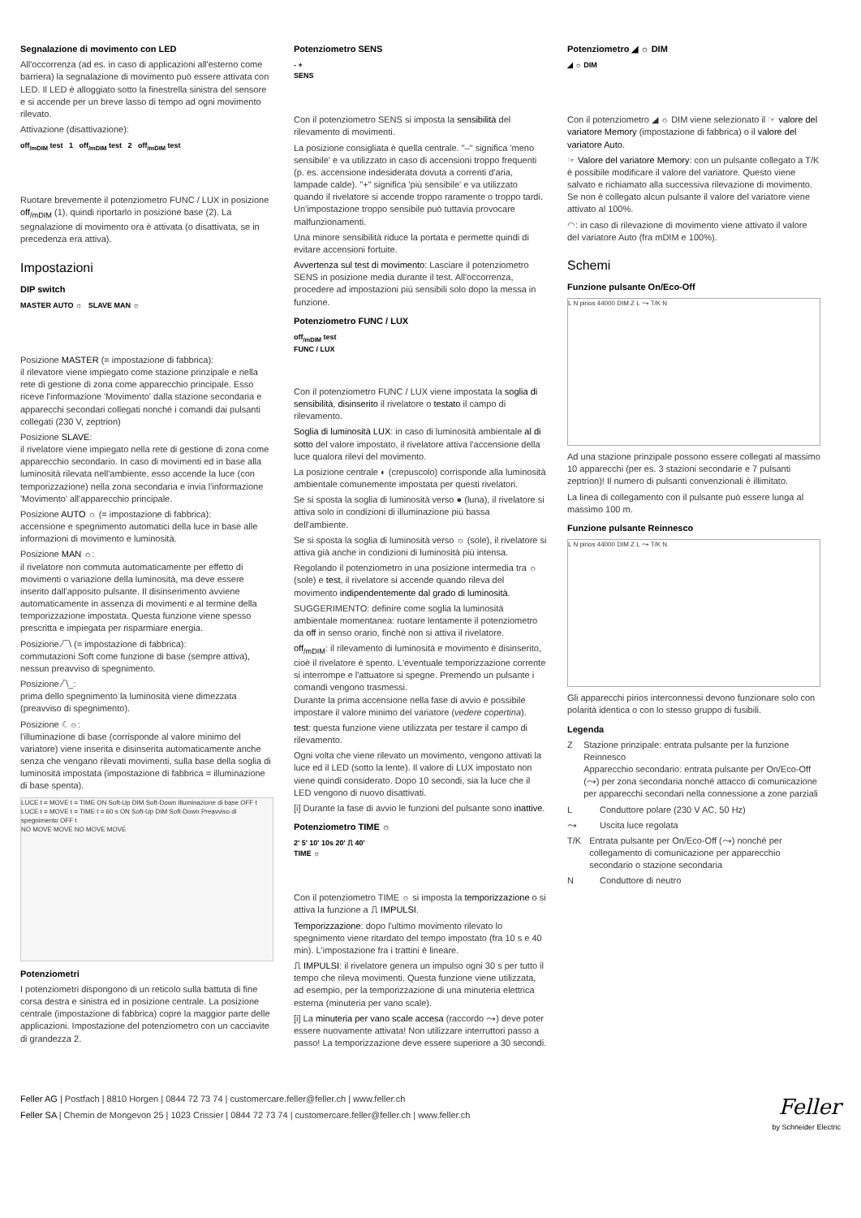Segnalazione di movimento con LED
All'occorrenza (ad es. in caso di applicazioni all'esterno come barriera) la segnalazione di movimento può essere attivata con LED. Il LED è alloggiato sotto la finestrella sinistra del sensore e si accende per un breve lasso di tempo ad ogni movimento rilevato.
Attivazione (disattivazione):
off<sub>/mDIM</sub> test 1 off<sub>/mDIM</sub> test 2 off<sub>/mDIM</sub> test
Ruotare brevemente il potenziometro FUNC / LUX in posizione off<sub>/mDIM</sub> (1), quindi riportarlo in posizione base (2). La segnalazione di movimento ora è attivata (o disattivata, se in precedenza era attiva).
Impostazioni
DIP switch
MASTER AUTO ☼ SLAVE MAN ☼
Posizione MASTER (= impostazione di fabbrica):
il rilevatore viene impiegato come stazione prinzipale e nella rete di gestione di zona come apparecchio principale. Esso riceve l'informazione 'Movimento' dalla stazione secondaria e apparecchi secondari collegati nonché i comandi dai pulsanti collegati (230 V, zeptrion)
Posizione SLAVE:
il rivelatore viene impiegato nella rete di gestione di zona come apparecchio secondario. In caso di movimenti ed in base alla luminosità rilevata nell'ambiente, esso accende la luce (con temporizzazione) nella zona secondaria e invia l'informazione 'Movimento' all'apparecchio principale.
Posizione AUTO ☼ (= impostazione di fabbrica):
accensione e spegnimento automatici della luce in base alle informazioni di movimento e luminosità.
Posizione MAN ☼:
il rivelatore non commuta automaticamente per effetto di movimenti o variazione della luminosità, ma deve essere inserito dall'apposito pulsante. Il disinserimento avviene automaticamente in assenza di movimenti e al termine della temporizzazione impostata. Questa funzione viene spesso prescritta e impiegata per risparmiare energia.
Posizione ⁄‾‾\ (= impostazione di fabbrica):
commutazioni Soft come funzione di base (sempre attiva), nessun preavviso di spegnimento.
Posizione ⁄‾\_:
prima dello spegnimento la luminosità viene dimezzata (preavviso di spegnimento).
Posizione ☾☼:
l'illuminazione di base (corrisponde al valore minimo del variatore) viene inserita e disinserita automaticamente anche senza che vengano rilevati movimenti, sulla base della soglia di luminosità impostata (impostazione di fabbrica = illuminazione di base spenta).
LUCE t = MOVE t = TIME ON Soft-Up DIM Soft-Down Illuminazione di base OFF t
LUCE t = MOVE t = TIME t = 60 s ON Soft-Up DIM Soft-Down Preavviso di spegnimento OFF t
NO MOVE MOVE NO MOVE MOVE
Potenziometri
I potenziometri dispongono di un reticolo sulla battuta di fine corsa destra e sinistra ed in posizione centrale. La posizione centrale (impostazione di fabbrica) copre la maggior parte delle applicazioni. Impostazione del potenziometro con un cacciavite di grandezza 2.
Potenziometro SENS
- +
SENS
Con il potenziometro SENS si imposta la sensibilità del rilevamento di movimenti.
La posizione consigliata è quella centrale. "–" significa 'meno sensibile' e va utilizzato in caso di accensioni troppo frequenti (p. es. accensione indesiderata dovuta a correnti d'aria, lampade calde). "+" significa 'più sensibile' e va utilizzato quando il rivelatore si accende troppo raramente o troppo tardi. Un'impostazione troppo sensibile può tuttavia provocare malfunzionamenti.
Una minore sensibilità riduce la portata e permette quindi di evitare accensioni fortuite.
Avvertenza sul test di movimento: Lasciare il potenziometro SENS in posizione media durante il test. All'occorrenza, procedere ad impostazioni più sensibili solo dopo la messa in funzione.
Potenziometro FUNC / LUX
off<sub>/mDIM</sub> test
FUNC / LUX
Con il potenziometro FUNC / LUX viene impostata la soglia di sensibilità, disinserito il rivelatore o testato il campo di rilevamento.
Soglia di luminosità LUX: in caso di luminosità ambientale al di sotto del valore impostato, il rivelatore attiva l'accensione della luce qualora rilevi del movimento.
La posizione centrale ◐ (crepuscolo) corrisponde alla luminosità ambientale comunemente impostata per questi rivelatori.
Se si sposta la soglia di luminosità verso ● (luna), il rivelatore si attiva solo in condizioni di illuminazione più bassa dell'ambiente.
Se si sposta la soglia di luminosità verso ☼ (sole), il rivelatore si attiva già anche in condizioni di luminosità più intensa.
Regolando il potenziometro in una posizione intermedia tra ☼ (sole) e test, il rivelatore si accende quando rileva del movimento indipendentemente dal grado di luminosità.
SUGGERIMENTO: definire come soglia la luminosità ambientale momentanea: ruotare lentamente il potenziometro da off in senso orario, finchè non si attiva il rivelatore.
off<sub>/mDIM</sub>: il rilevamento di luminosità e movimento è disinserito, cioè il rivelatore è spento. L'eventuale temporizzazione corrente si interrompe e l'attuatore si spegne. Premendo un pulsante i comandi vengono trasmessi.
Durante la prima accensione nella fase di avvio è possibile impostare il valore minimo del variatore (vedere copertina).
test: questa funzione viene utilizzata per testare il campo di rilevamento.
Ogni volta che viene rilevato un movimento, vengono attivati la luce ed il LED (sotto la lente). Il valore di LUX impostato non viene quindi considerato. Dopo 10 secondi, sia la luce che il LED vengono di nuovo disattivati.
[i] Durante la fase di avvio le funzioni del pulsante sono inattive.
Potenziometro TIME ☼
2' 5' 10' 10s 20' ⎍ 40'
TIME ☼
Con il potenziometro TIME ☼ si imposta la temporizzazione o si attiva la funzione a ⎍ IMPULSI.
Temporizzazione: dopo l'ultimo movimento rilevato lo spegnimento viene ritardato del tempo impostato (fra 10 s e 40 min). L'impostazione fra i trattini è lineare.
⎍ IMPULSI: il rivelatore genera un impulso ogni 30 s per tutto il tempo che rileva movimenti. Questa funzione viene utilizzata, ad esempio, per la temporizzazione di una minuteria elettrica esterna (minuteria per vano scale).
[i] La minuteria per vano scale accesa (raccordo ⤳) deve poter essere nuovamente attivata! Non utilizzare interruttori passo a passo! La temporizzazione deve essere superiore a 30 secondi.
Potenziometro ◢ ☼ DIM
◢ ☼ DIM
Con il potenziometro ◢ ☼ DIM viene selezionato il ☞ valore del variatore Memory (impostazione di fabbrica) o il valore del variatore Auto.
☞ Valore del variatore Memory: con un pulsante collegato a T/K è possibile modificare il valore del variatore. Questo viene salvato e richiamato alla successiva rilevazione di movimento.
Se non è collegato alcun pulsante il valore del variatore viene attivato al 100%.
◠: in caso di rilevazione di movimento viene attivato il valore del variatore Auto (fra mDIM e 100%).
Schemi
Funzione pulsante On/Eco-Off
L N pirios 44000 DIM Z L ⤳ T/K N
Ad una stazione prinzipale possono essere collegati al massimo 10 apparecchi (per es. 3 stazioni secondarie e 7 pulsanti zeptrion)! Il numero di pulsanti convenzionali è illimitato.
La linea di collegamento con il pulsante può essere lunga al massimo 100 m.
Funzione pulsante Reinnesco
L N pirios 44000 DIM Z L ⤳ T/K N
Gli apparecchi pirios interconnessi devono funzionare solo con polarità identica o con lo stesso gruppo di fusibili.
Legenda
Z Stazione prinzipale: entrata pulsante per la funzione Reinnesco
Apparecchio secondario: entrata pulsante per On/Eco-Off (⤳) per zona secondaria nonché attacco di comunicazione per apparecchi secondari nella connessione a zone parziali
L Conduttore polare (230 V AC, 50 Hz)
⤳ Uscita luce regolata
T/K Entrata pulsante per On/Eco-Off (⤳) nonché per collegamento di comunicazione per apparecchio secondario o stazione secondaria
N Conduttore di neutro
Feller AG | Postfach | 8810 Horgen | 0844 72 73 74 | customercare.feller@feller.ch | www.feller.ch
Feller SA | Chemin de Mongevon 25 | 1023 Crissier | 0844 72 73 74 | customercare.feller@feller.ch | www.feller.ch
Feller
by Schneider Electric